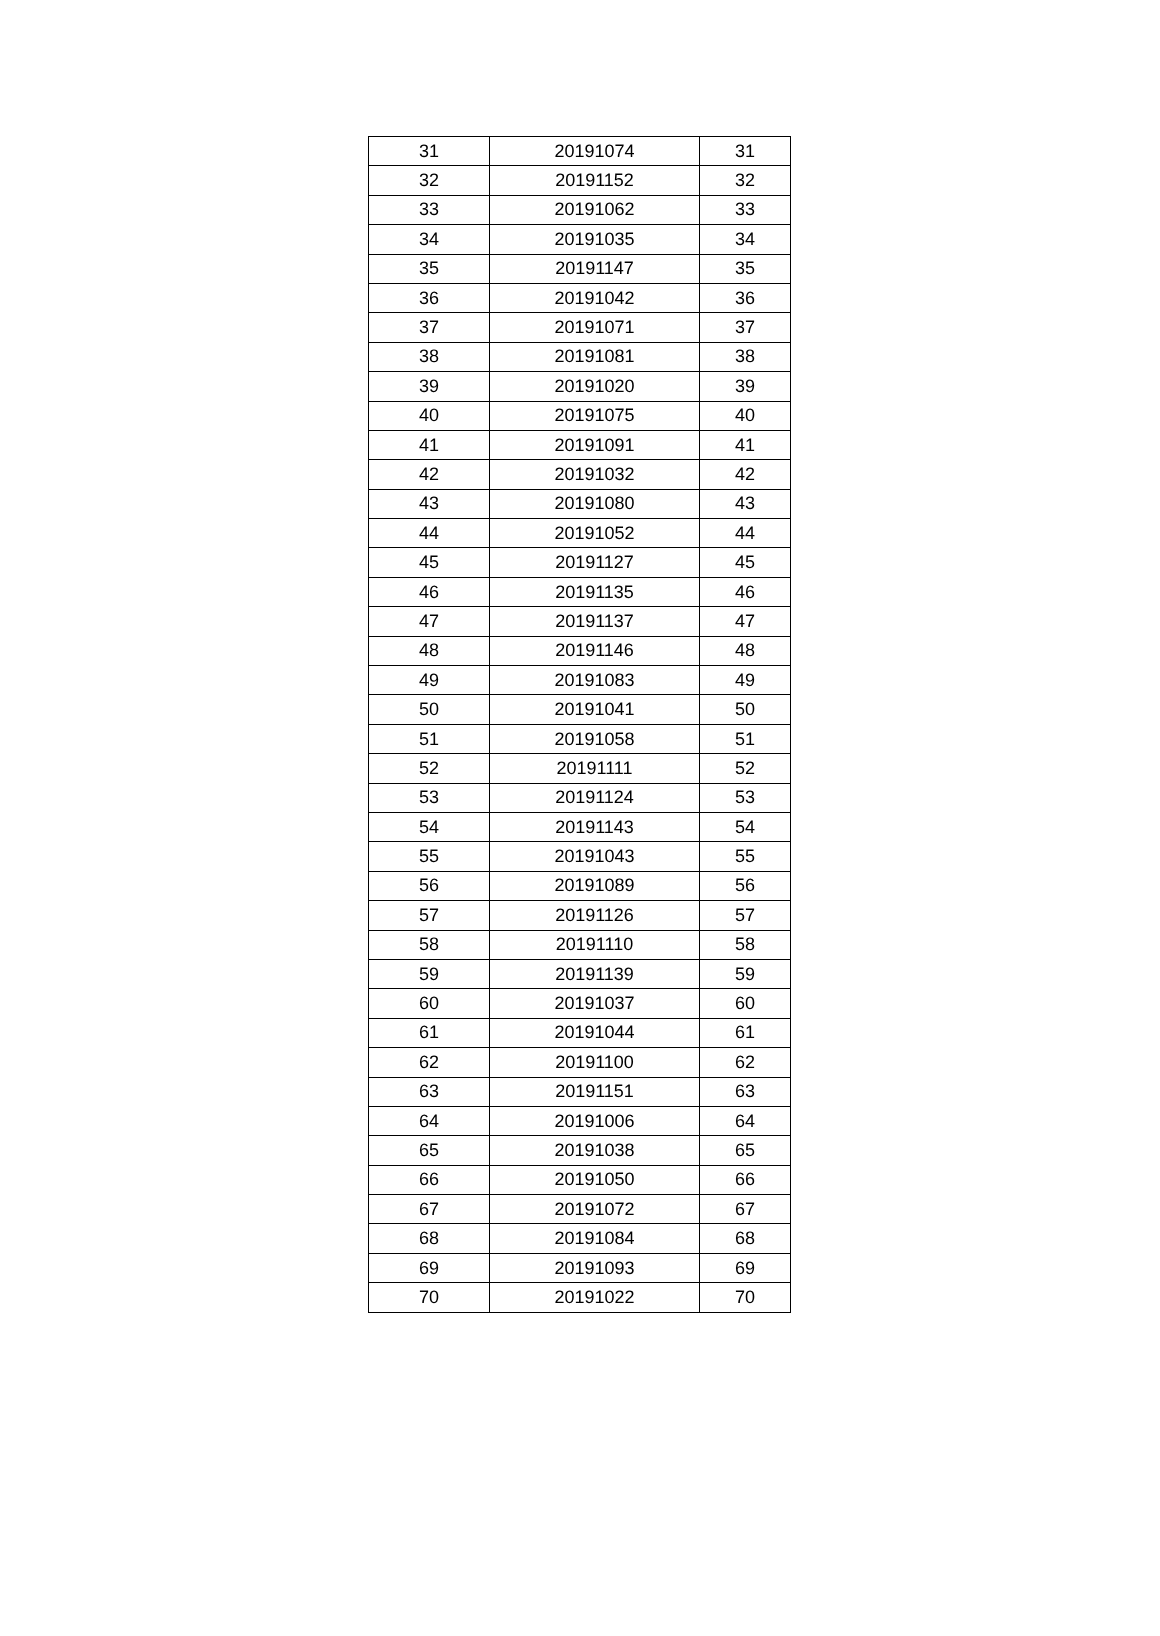| 31 | 20191074 | 31 |
| 32 | 20191152 | 32 |
| 33 | 20191062 | 33 |
| 34 | 20191035 | 34 |
| 35 | 20191147 | 35 |
| 36 | 20191042 | 36 |
| 37 | 20191071 | 37 |
| 38 | 20191081 | 38 |
| 39 | 20191020 | 39 |
| 40 | 20191075 | 40 |
| 41 | 20191091 | 41 |
| 42 | 20191032 | 42 |
| 43 | 20191080 | 43 |
| 44 | 20191052 | 44 |
| 45 | 20191127 | 45 |
| 46 | 20191135 | 46 |
| 47 | 20191137 | 47 |
| 48 | 20191146 | 48 |
| 49 | 20191083 | 49 |
| 50 | 20191041 | 50 |
| 51 | 20191058 | 51 |
| 52 | 20191111 | 52 |
| 53 | 20191124 | 53 |
| 54 | 20191143 | 54 |
| 55 | 20191043 | 55 |
| 56 | 20191089 | 56 |
| 57 | 20191126 | 57 |
| 58 | 20191110 | 58 |
| 59 | 20191139 | 59 |
| 60 | 20191037 | 60 |
| 61 | 20191044 | 61 |
| 62 | 20191100 | 62 |
| 63 | 20191151 | 63 |
| 64 | 20191006 | 64 |
| 65 | 20191038 | 65 |
| 66 | 20191050 | 66 |
| 67 | 20191072 | 67 |
| 68 | 20191084 | 68 |
| 69 | 20191093 | 69 |
| 70 | 20191022 | 70 |